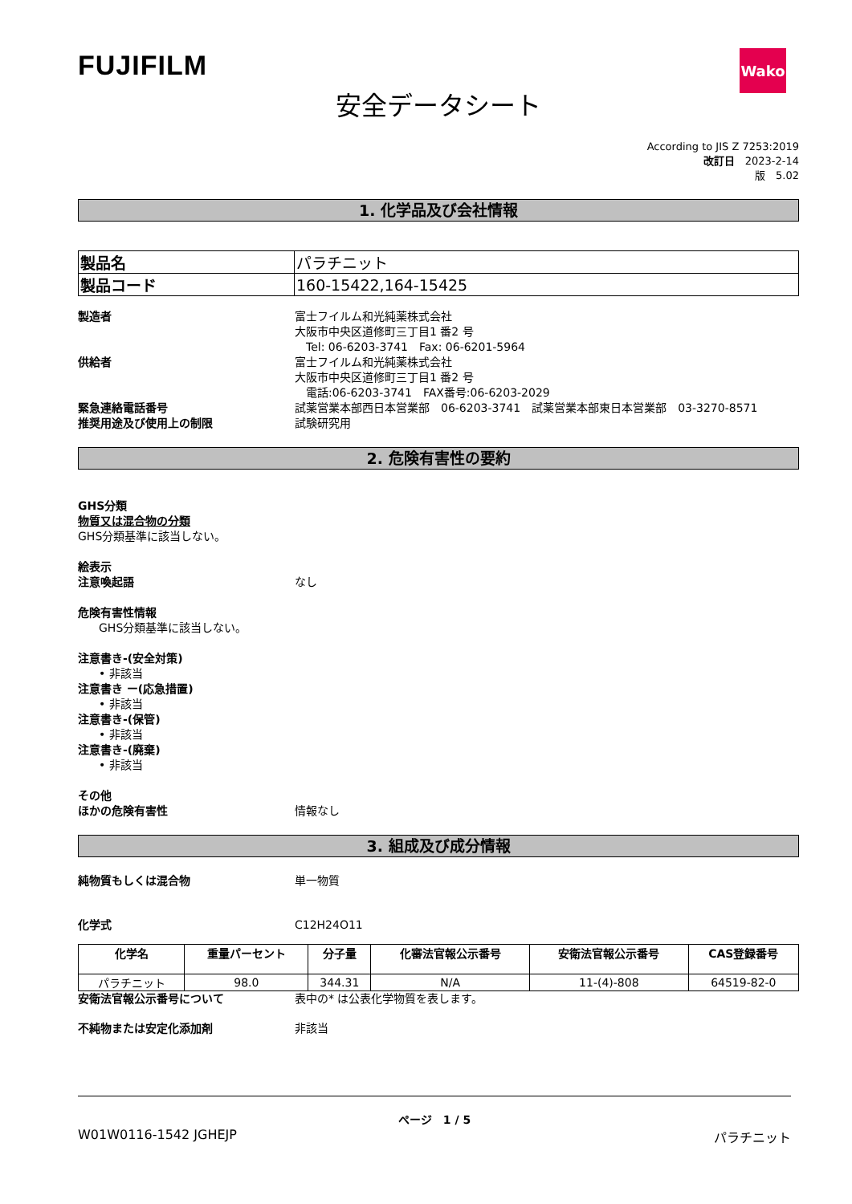FUJIFILM
Wako
安全データシート
According to JIS Z 7253:2019
改訂日　2023-2-14
版　5.02
1. 化学品及び会社情報
| 製品名 | パラチニット |
| 製品コード | 160-15422,164-15425 |
製造者 富士フイルム和光純薬株式会社
大阪市中央区道修町三丁目1 番2 号
　Tel: 06-6203-3741　Fax: 06-6201-5964
供給者 富士フイルム和光純薬株式会社
大阪市中央区道修町三丁目1 番2 号
　電話:06-6203-3741　FAX番号:06-6203-2029
緊急連絡電話番号 試薬営業本部西日本営業部　06-6203-3741　試薬営業本部東日本営業部　03-3270-8571
推奨用途及び使用上の制限 試験研究用
2. 危険有害性の要約
GHS分類
物質又は混合物の分類
GHS分類基準に該当しない。
絵表示
注意喚起語 なし
危険有害性情報
GHS分類基準に該当しない。
注意書き-(安全対策)
• 非該当
注意書き ー(応急措置)
• 非該当
注意書き-(保管)
• 非該当
注意書き-(廃棄)
• 非該当
その他
ほかの危険有害性 情報なし
3. 組成及び成分情報
純物質もしくは混合物 単一物質
化学式 C12H24O11
| 化学名 | 重量パーセント | 分子量 | 化審法官報公示番号 | 安衛法官報公示番号 | CAS登録番号 |
| --- | --- | --- | --- | --- | --- |
| パラチニット | 98.0 | 344.31 | N/A | 11-(4)-808 | 64519-82-0 |
安衛法官報公示番号について 表中の* は公表化学物質を表します。
不純物または安定化添加剤 非該当
ページ　1 / 5
W01W0116-1542 JGHEJP パラチニット